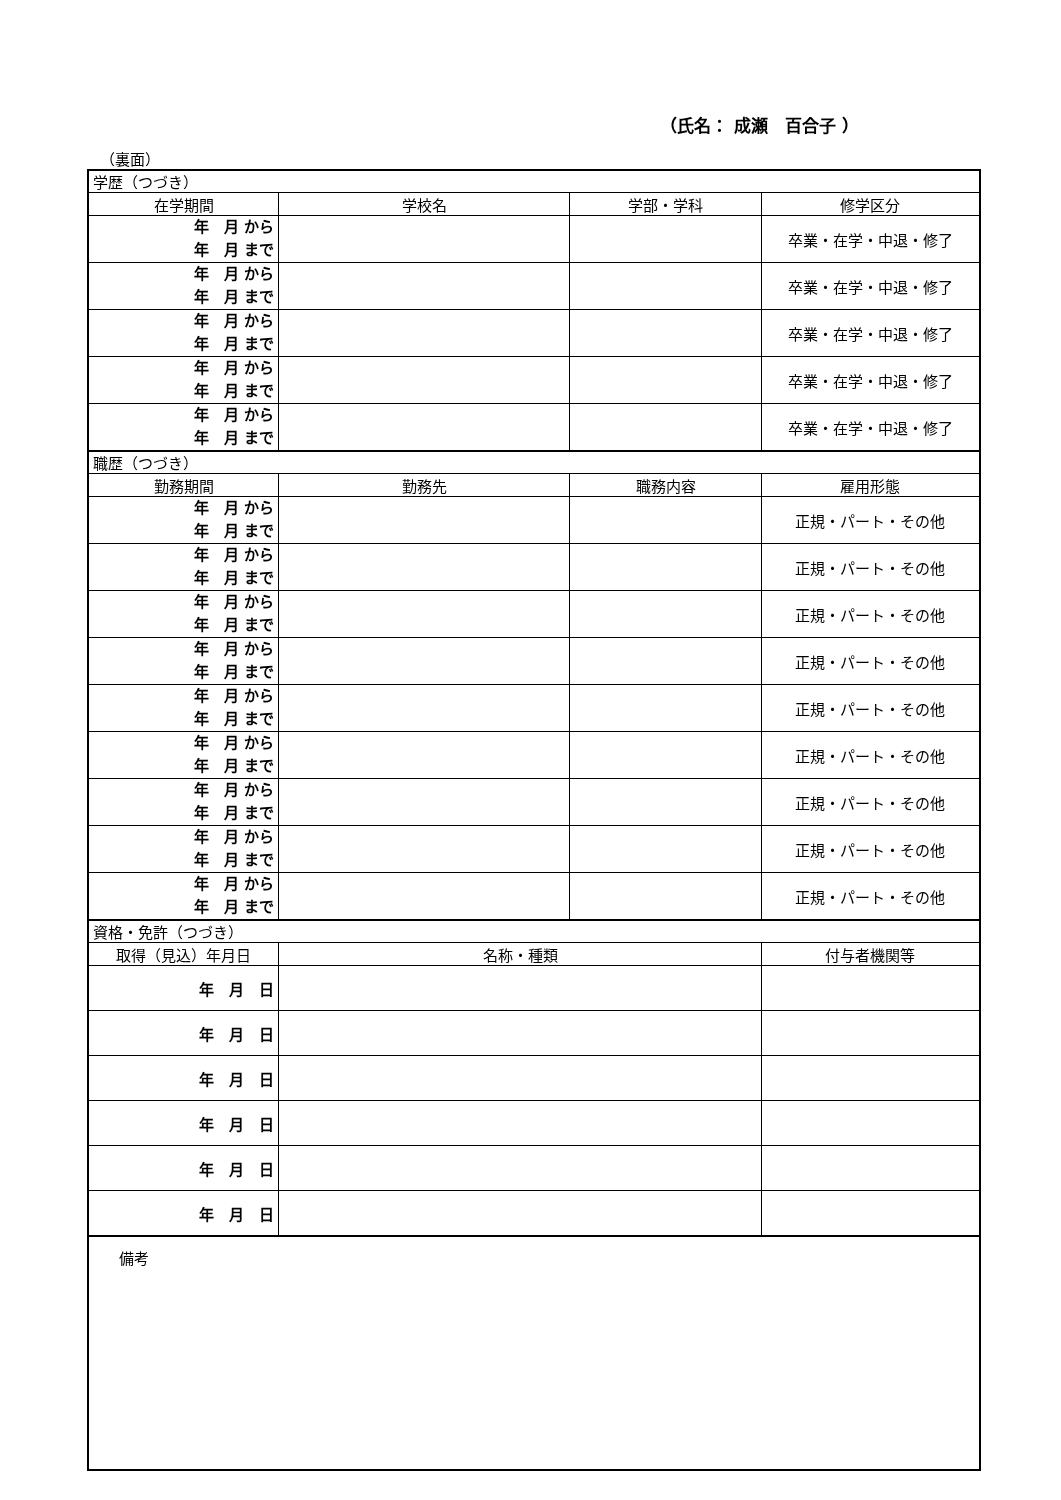（氏名： 成瀬　百合子 ）
（裏面）
| 学歴（つづき） | | | |
| 在学期間 | 学校名 | 学部・学科 | 修学区分 |
| 年 月 から 年 月 まで | | | 卒業・在学・中退・修了 |
| 年 月 から 年 月 まで | | | 卒業・在学・中退・修了 |
| 年 月 から 年 月 まで | | | 卒業・在学・中退・修了 |
| 年 月 から 年 月 まで | | | 卒業・在学・中退・修了 |
| 年 月 から 年 月 まで | | | 卒業・在学・中退・修了 |
| 職歴（つづき） | | | |
| 勤務期間 | 勤務先 | 職務内容 | 雇用形態 |
| 年 月 から 年 月 まで | | | 正規・パート・その他 |
| 年 月 から 年 月 まで | | | 正規・パート・その他 |
| 年 月 から 年 月 まで | | | 正規・パート・その他 |
| 年 月 から 年 月 まで | | | 正規・パート・その他 |
| 年 月 から 年 月 まで | | | 正規・パート・その他 |
| 年 月 から 年 月 まで | | | 正規・パート・その他 |
| 年 月 から 年 月 まで | | | 正規・パート・その他 |
| 年 月 から 年 月 まで | | | 正規・パート・その他 |
| 年 月 から 年 月 まで | | | 正規・パート・その他 |
| 資格・免許（つづき） | | | |
| 取得（見込）年月日 | 名称・種類 | | 付与者機関等 |
| 年 月 日 | | | |
| 年 月 日 | | | |
| 年 月 日 | | | |
| 年 月 日 | | | |
| 年 月 日 | | | |
| 年 月 日 | | | |
| 備考 | | | |